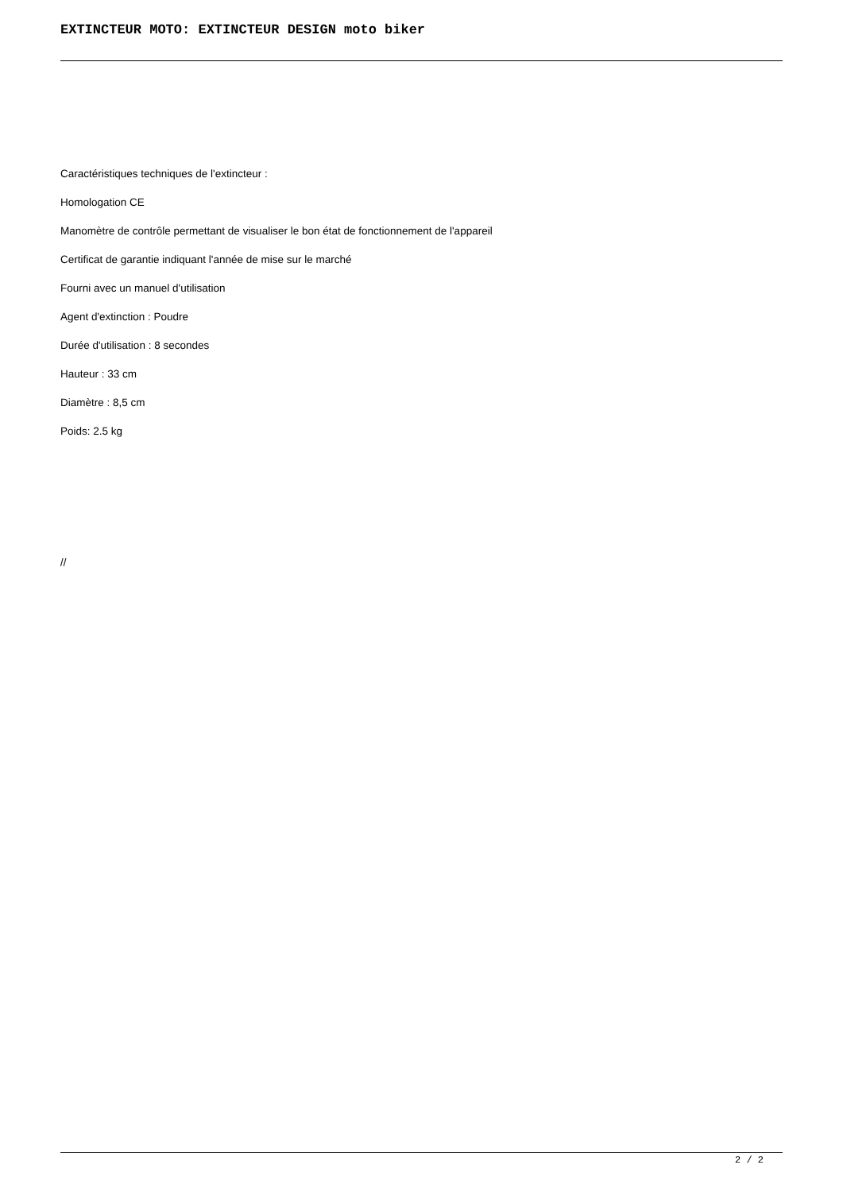EXTINCTEUR MOTO: EXTINCTEUR DESIGN moto biker
Caractéristiques techniques de l'extincteur :
Homologation CE
Manomètre de contrôle permettant de visualiser le bon état de fonctionnement de l'appareil
Certificat de garantie indiquant l'année de mise sur le marché
Fourni avec un manuel d'utilisation
Agent d'extinction : Poudre
Durée d'utilisation : 8 secondes
Hauteur : 33 cm
Diamètre : 8,5 cm
Poids: 2.5 kg
//
2 / 2